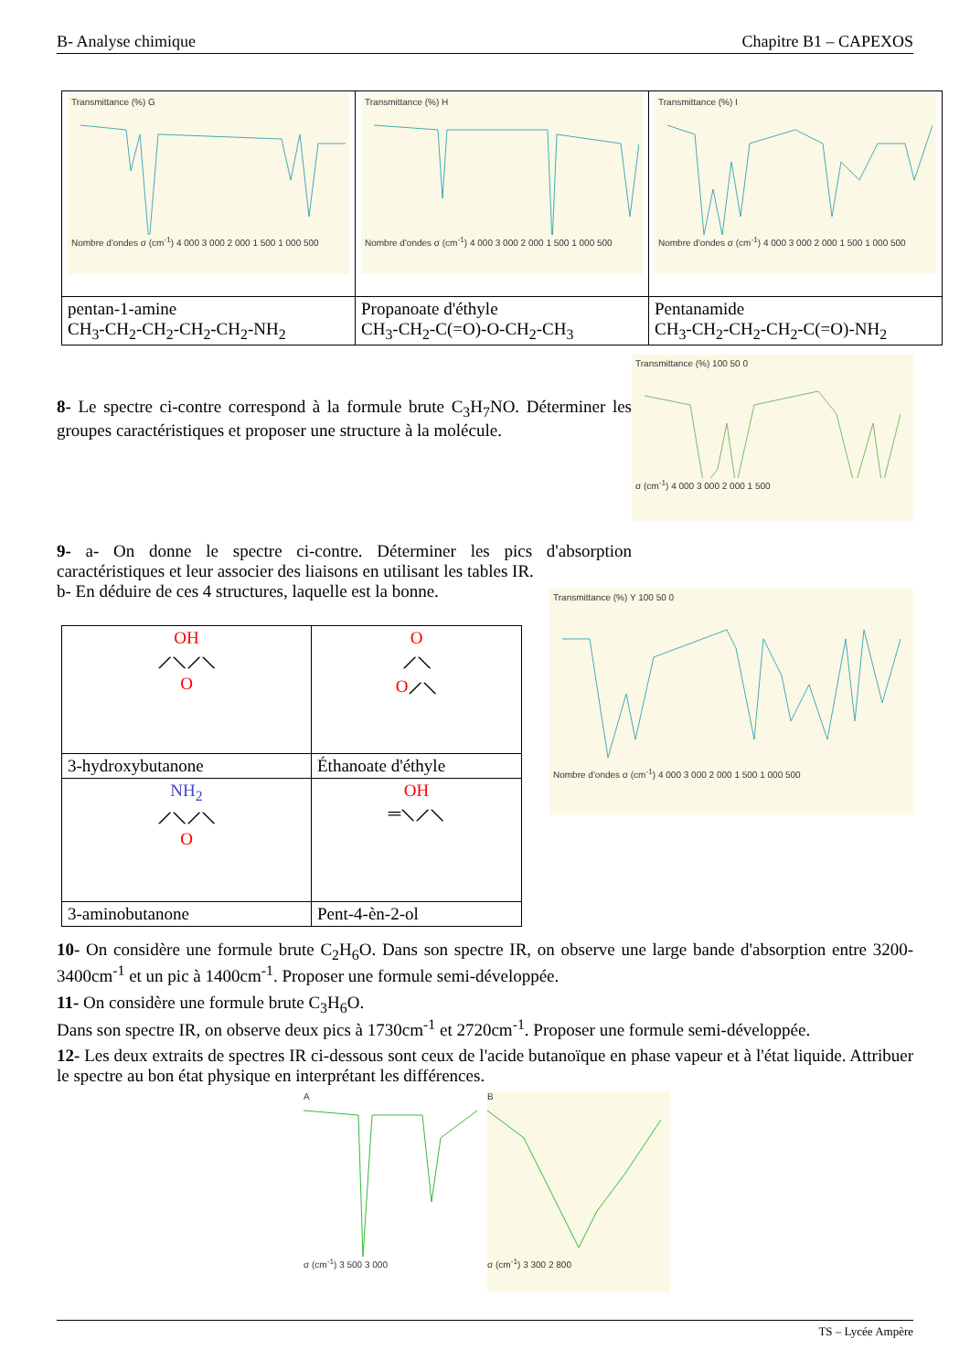B- Analyse chimique Chapitre B1 – CAPEXOS
| Transmittance (%) G Nombre d'ondes σ (cm<sup>-1</sup>) 4 000 3 000 2 000 1 500 1 000 500 | Transmittance (%) H Nombre d'ondes σ (cm<sup>-1</sup>) 4 000 3 000 2 000 1 500 1 000 500 | Transmittance (%) I Nombre d'ondes σ (cm<sup>-1</sup>) 4 000 3 000 2 000 1 500 1 000 500 |
| pentan-1-amine CH<sub>3</sub>-CH<sub>2</sub>-CH<sub>2</sub>-CH<sub>2</sub>-CH<sub>2</sub>-NH<sub>2</sub> | Propanoate d'éthyle CH<sub>3</sub>-CH<sub>2</sub>-C(=O)-O-CH<sub>2</sub>-CH<sub>3</sub> | Pentanamide CH<sub>3</sub>-CH<sub>2</sub>-CH<sub>2</sub>-CH<sub>2</sub>-C(=O)-NH<sub>2</sub> |
8- Le spectre ci-contre correspond à la formule brute C<sub>3</sub>H<sub>7</sub>NO. Déterminer les groupes caractéristiques et proposer une structure à la molécule.
9- a- On donne le spectre ci-contre. Déterminer les pics d'absorption caractéristiques et leur associer des liaisons en utilisant les tables IR.
b- En déduire de ces 4 structures, laquelle est la bonne.
Transmittance (%) 100 50 0σ (cm<sup>-1</sup>) 4 000 3 000 2 000 1 500
| OH ⟋⟍⟋⟍ O | O ⟋⟍ O ⟋⟍ |
| 3-hydroxybutanone | Éthanoate d'éthyle |
| NH<sub>2</sub> ⟋⟍⟋⟍ O | OH ═⟍⟋⟍ |
| 3-aminobutanone | Pent-4-èn-2-ol |
Transmittance (%) Y 100 50 0Nombre d'ondes σ (cm<sup>-1</sup>) 4 000 3 000 2 000 1 500 1 000 500
10- On considère une formule brute C<sub>2</sub>H<sub>6</sub>O. Dans son spectre IR, on observe une large bande d'absorption entre 3200-3400cm<sup>-1</sup> et un pic à 1400cm<sup>-1</sup>. Proposer une formule semi-développée.
11- On considère une formule brute C<sub>3</sub>H<sub>6</sub>O.
Dans son spectre IR, on observe deux pics à 1730cm<sup>-1</sup> et 2720cm<sup>-1</sup>. Proposer une formule semi-développée.
12- Les deux extraits de spectres IR ci-dessous sont ceux de l'acide butanoïque en phase vapeur et à l'état liquide. Attribuer le spectre au bon état physique en interprétant les différences.
Aσ (cm<sup>-1</sup>) 3 500 3 000 Bσ (cm<sup>-1</sup>) 3 300 2 800
TS – Lycée Ampère